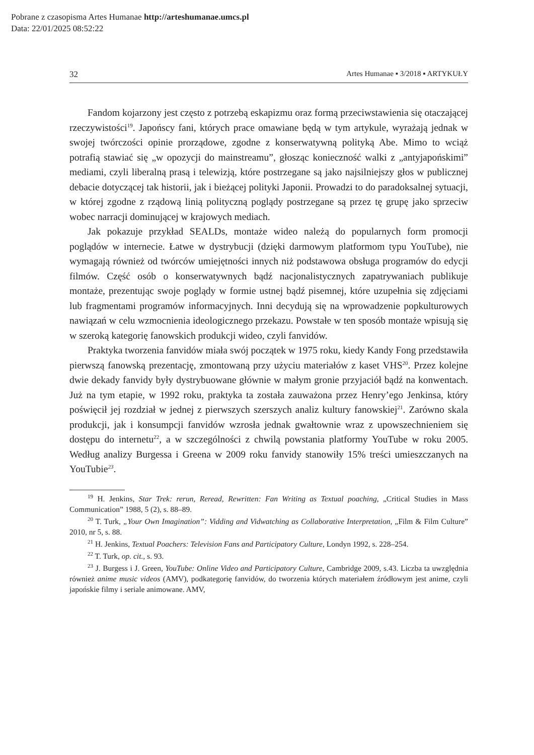Pobrane z czasopisma Artes Humanae http://arteshumanae.umcs.pl
Data: 22/01/2025 08:52:22
32 Artes Humanae ▪ 3/2018 ▪ ARTYKUŁY
Fandom kojarzony jest często z potrzebą eskapizmu oraz formą przeciwstawienia się otaczającej rzeczywistości<sup>19</sup>. Japońscy fani, których prace omawiane będą w tym artykule, wyrażają jednak w swojej twórczości opinie prorządowe, zgodne z konserwatywną polityką Abe. Mimo to wciąż potrafią stawiać się „w opozycji do mainstreamu”, głosząc konieczność walki z „antyjapońskimi” mediami, czyli liberalną prasą i telewizją, które postrzegane są jako najsilniejszy głos w publicznej debacie dotyczącej tak historii, jak i bieżącej polityki Japonii. Prowadzi to do paradoksalnej sytuacji, w której zgodne z rządową linią polityczną poglądy postrzegane są przez tę grupę jako sprzeciw wobec narracji dominującej w krajowych mediach.
Jak pokazuje przykład SEALDs, montaże wideo należą do popularnych form promocji poglądów w internecie. Łatwe w dystrybucji (dzięki darmowym platformom typu YouTube), nie wymagają również od twórców umiejętności innych niż podstawowa obsługa programów do edycji filmów. Część osób o konserwatywnych bądź nacjonalistycznych zapatrywaniach publikuje montaże, prezentując swoje poglądy w formie ustnej bądź pisemnej, które uzupełnia się zdjęciami lub fragmentami programów informacyjnych. Inni decydują się na wprowadzenie popkulturowych nawiązań w celu wzmocnienia ideologicznego przekazu. Powstałe w ten sposób montaże wpisują się w szeroką kategorię fanowskich produkcji wideo, czyli fanvidów.
Praktyka tworzenia fanvidów miała swój początek w 1975 roku, kiedy Kandy Fong przedstawiła pierwszą fanowską prezentację, zmontowaną przy użyciu materiałów z kaset VHS<sup>20</sup>. Przez kolejne dwie dekady fanvidy były dystrybuowane głównie w małym gronie przyjaciół bądź na konwentach. Już na tym etapie, w 1992 roku, praktyka ta została zauważona przez Henry’ego Jenkinsa, który poświęcił jej rozdział w jednej z pierwszych szerszych analiz kultury fanowskiej<sup>21</sup>. Zarówno skala produkcji, jak i konsumpcji fanvidów wzrosła jednak gwałtownie wraz z upowszechnieniem się dostępu do internetu<sup>22</sup>, a w szczególności z chwilą powstania platformy YouTube w roku 2005. Według analizy Burgessa i Greena w 2009 roku fanvidy stanowiły 15% treści umieszczanych na YouTubie<sup>23</sup>.
<sup>19</sup> H. Jenkins, Star Trek: rerun, Reread, Rewritten: Fan Writing as Textual poaching, „Critical Studies in Mass Communication” 1988, 5 (2), s. 88–89.
<sup>20</sup> T. Turk, „Your Own Imagination”: Vidding and Vidwatching as Collaborative Interpretation, „Film & Film Culture” 2010, nr 5, s. 88.
<sup>21</sup> H. Jenkins, Textual Poachers: Television Fans and Participatory Culture, Londyn 1992, s. 228–254.
<sup>22</sup> T. Turk, op. cit., s. 93.
<sup>23</sup> J. Burgess i J. Green, YouTube: Online Video and Participatory Culture, Cambridge 2009, s.43. Liczba ta uwzględnia również anime music videos (AMV), podkategorię fanvidów, do tworzenia których materiałem źródłowym jest anime, czyli japońskie filmy i seriale animowane. AMV,